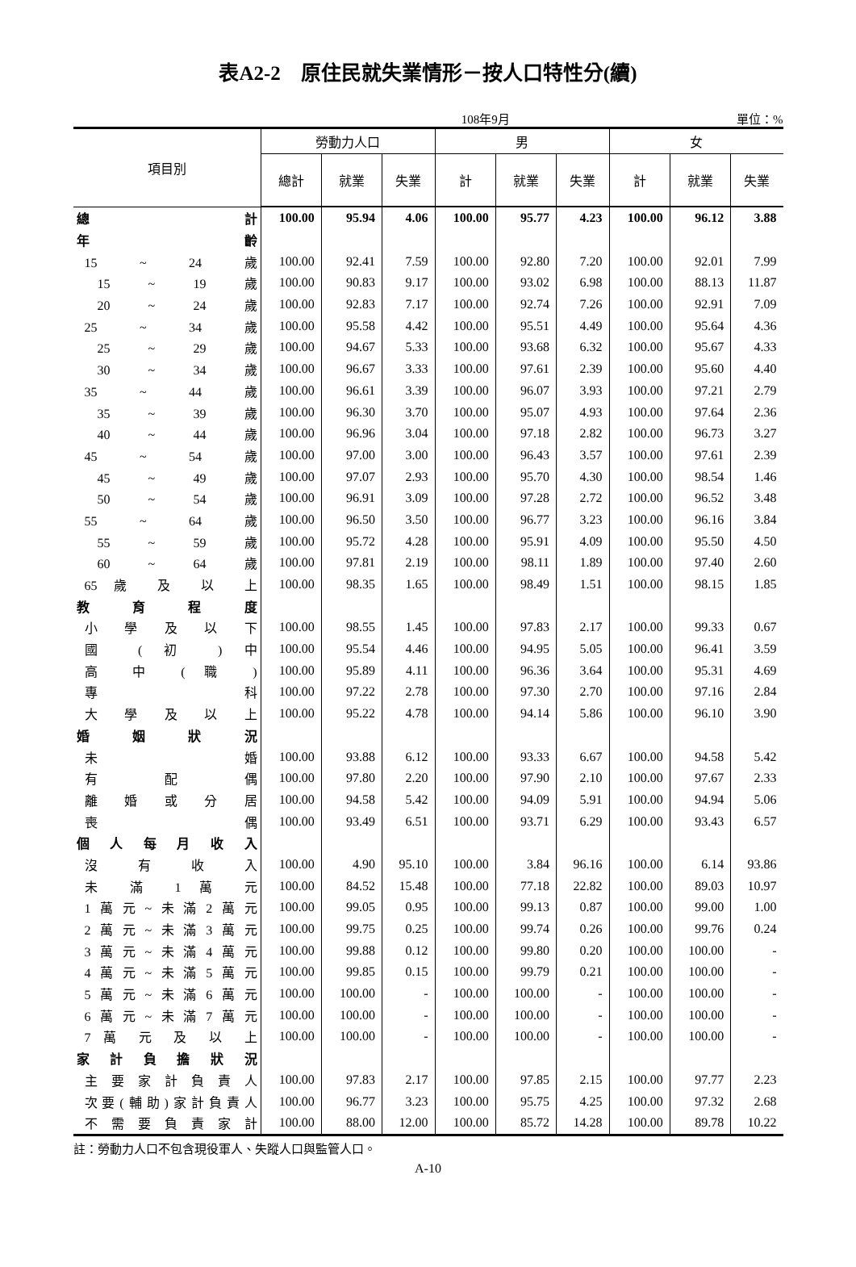表A2-2　原住民就失業情形－按人口特性分(續)
108年9月 單位：%
| 項目別 | 勞動力人口 | | | 男 | | | 女 | | |
| --- | --- | --- | --- | --- | --- | --- | --- | --- | --- |
| | 總計 | 就業 | 失業 | 計 | 就業 | 失業 | 計 | 就業 | 失業 |
| 總 計 | 100.00 | 95.94 | 4.06 | 100.00 | 95.77 | 4.23 | 100.00 | 96.12 | 3.88 |
| 年 齡 | | | | | | | | | |
| 15 ~ 24 歲 | 100.00 | 92.41 | 7.59 | 100.00 | 92.80 | 7.20 | 100.00 | 92.01 | 7.99 |
| 15 ~ 19 歲 | 100.00 | 90.83 | 9.17 | 100.00 | 93.02 | 6.98 | 100.00 | 88.13 | 11.87 |
| 20 ~ 24 歲 | 100.00 | 92.83 | 7.17 | 100.00 | 92.74 | 7.26 | 100.00 | 92.91 | 7.09 |
| 25 ~ 34 歲 | 100.00 | 95.58 | 4.42 | 100.00 | 95.51 | 4.49 | 100.00 | 95.64 | 4.36 |
| 25 ~ 29 歲 | 100.00 | 94.67 | 5.33 | 100.00 | 93.68 | 6.32 | 100.00 | 95.67 | 4.33 |
| 30 ~ 34 歲 | 100.00 | 96.67 | 3.33 | 100.00 | 97.61 | 2.39 | 100.00 | 95.60 | 4.40 |
| 35 ~ 44 歲 | 100.00 | 96.61 | 3.39 | 100.00 | 96.07 | 3.93 | 100.00 | 97.21 | 2.79 |
| 35 ~ 39 歲 | 100.00 | 96.30 | 3.70 | 100.00 | 95.07 | 4.93 | 100.00 | 97.64 | 2.36 |
| 40 ~ 44 歲 | 100.00 | 96.96 | 3.04 | 100.00 | 97.18 | 2.82 | 100.00 | 96.73 | 3.27 |
| 45 ~ 54 歲 | 100.00 | 97.00 | 3.00 | 100.00 | 96.43 | 3.57 | 100.00 | 97.61 | 2.39 |
| 45 ~ 49 歲 | 100.00 | 97.07 | 2.93 | 100.00 | 95.70 | 4.30 | 100.00 | 98.54 | 1.46 |
| 50 ~ 54 歲 | 100.00 | 96.91 | 3.09 | 100.00 | 97.28 | 2.72 | 100.00 | 96.52 | 3.48 |
| 55 ~ 64 歲 | 100.00 | 96.50 | 3.50 | 100.00 | 96.77 | 3.23 | 100.00 | 96.16 | 3.84 |
| 55 ~ 59 歲 | 100.00 | 95.72 | 4.28 | 100.00 | 95.91 | 4.09 | 100.00 | 95.50 | 4.50 |
| 60 ~ 64 歲 | 100.00 | 97.81 | 2.19 | 100.00 | 98.11 | 1.89 | 100.00 | 97.40 | 2.60 |
| 65 歲 及 以 上 | 100.00 | 98.35 | 1.65 | 100.00 | 98.49 | 1.51 | 100.00 | 98.15 | 1.85 |
| 教 育 程 度 | | | | | | | | | |
| 小 學 及 以 下 | 100.00 | 98.55 | 1.45 | 100.00 | 97.83 | 2.17 | 100.00 | 99.33 | 0.67 |
| 國 ( 初 ) 中 | 100.00 | 95.54 | 4.46 | 100.00 | 94.95 | 5.05 | 100.00 | 96.41 | 3.59 |
| 高 中 ( 職 ) | 100.00 | 95.89 | 4.11 | 100.00 | 96.36 | 3.64 | 100.00 | 95.31 | 4.69 |
| 專 科 | 100.00 | 97.22 | 2.78 | 100.00 | 97.30 | 2.70 | 100.00 | 97.16 | 2.84 |
| 大 學 及 以 上 | 100.00 | 95.22 | 4.78 | 100.00 | 94.14 | 5.86 | 100.00 | 96.10 | 3.90 |
| 婚 姻 狀 況 | | | | | | | | | |
| 未 婚 | 100.00 | 93.88 | 6.12 | 100.00 | 93.33 | 6.67 | 100.00 | 94.58 | 5.42 |
| 有 配 偶 | 100.00 | 97.80 | 2.20 | 100.00 | 97.90 | 2.10 | 100.00 | 97.67 | 2.33 |
| 離 婚 或 分 居 | 100.00 | 94.58 | 5.42 | 100.00 | 94.09 | 5.91 | 100.00 | 94.94 | 5.06 |
| 喪 偶 | 100.00 | 93.49 | 6.51 | 100.00 | 93.71 | 6.29 | 100.00 | 93.43 | 6.57 |
| 個 人 每 月 收 入 | | | | | | | | | |
| 沒 有 收 入 | 100.00 | 4.90 | 95.10 | 100.00 | 3.84 | 96.16 | 100.00 | 6.14 | 93.86 |
| 未 滿 1 萬 元 | 100.00 | 84.52 | 15.48 | 100.00 | 77.18 | 22.82 | 100.00 | 89.03 | 10.97 |
| 1萬元~未滿2萬元 | 100.00 | 99.05 | 0.95 | 100.00 | 99.13 | 0.87 | 100.00 | 99.00 | 1.00 |
| 2萬元~未滿3萬元 | 100.00 | 99.75 | 0.25 | 100.00 | 99.74 | 0.26 | 100.00 | 99.76 | 0.24 |
| 3萬元~未滿4萬元 | 100.00 | 99.88 | 0.12 | 100.00 | 99.80 | 0.20 | 100.00 | 100.00 | - |
| 4萬元~未滿5萬元 | 100.00 | 99.85 | 0.15 | 100.00 | 99.79 | 0.21 | 100.00 | 100.00 | - |
| 5萬元~未滿6萬元 | 100.00 | 100.00 | - | 100.00 | 100.00 | - | 100.00 | 100.00 | - |
| 6萬元~未滿7萬元 | 100.00 | 100.00 | - | 100.00 | 100.00 | - | 100.00 | 100.00 | - |
| 7 萬 元 及 以 上 | 100.00 | 100.00 | - | 100.00 | 100.00 | - | 100.00 | 100.00 | - |
| 家 計 負 擔 狀 況 | | | | | | | | | |
| 主 要 家 計 負 責 人 | 100.00 | 97.83 | 2.17 | 100.00 | 97.85 | 2.15 | 100.00 | 97.77 | 2.23 |
| 次要(輔助)家計負責人 | 100.00 | 96.77 | 3.23 | 100.00 | 95.75 | 4.25 | 100.00 | 97.32 | 2.68 |
| 不 需 要 負 責 家 計 | 100.00 | 88.00 | 12.00 | 100.00 | 85.72 | 14.28 | 100.00 | 89.78 | 10.22 |
註：勞動力人口不包含現役軍人、失蹤人口與監管人口。
A-10